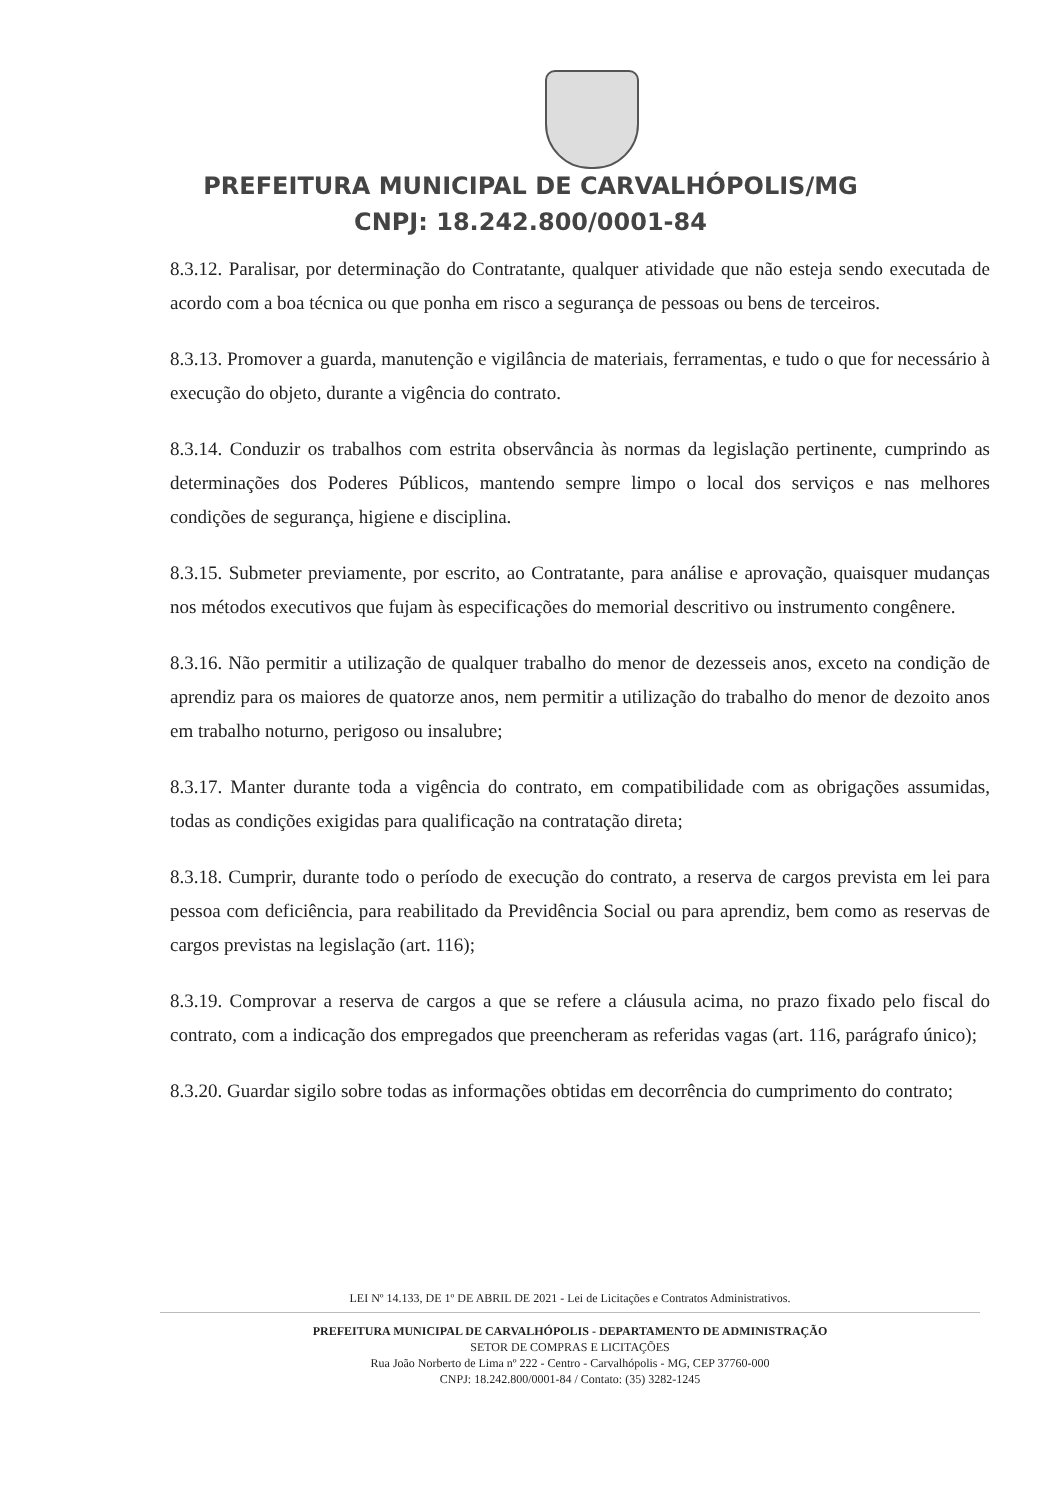PREFEITURA MUNICIPAL DE CARVALHÓPOLIS/MG
CNPJ: 18.242.800/0001-84
8.3.12. Paralisar, por determinação do Contratante, qualquer atividade que não esteja sendo executada de acordo com a boa técnica ou que ponha em risco a segurança de pessoas ou bens de terceiros.
8.3.13. Promover a guarda, manutenção e vigilância de materiais, ferramentas, e tudo o que for necessário à execução do objeto, durante a vigência do contrato.
8.3.14. Conduzir os trabalhos com estrita observância às normas da legislação pertinente, cumprindo as determinações dos Poderes Públicos, mantendo sempre limpo o local dos serviços e nas melhores condições de segurança, higiene e disciplina.
8.3.15. Submeter previamente, por escrito, ao Contratante, para análise e aprovação, quaisquer mudanças nos métodos executivos que fujam às especificações do memorial descritivo ou instrumento congênere.
8.3.16. Não permitir a utilização de qualquer trabalho do menor de dezesseis anos, exceto na condição de aprendiz para os maiores de quatorze anos, nem permitir a utilização do trabalho do menor de dezoito anos em trabalho noturno, perigoso ou insalubre;
8.3.17. Manter durante toda a vigência do contrato, em compatibilidade com as obrigações assumidas, todas as condições exigidas para qualificação na contratação direta;
8.3.18. Cumprir, durante todo o período de execução do contrato, a reserva de cargos prevista em lei para pessoa com deficiência, para reabilitado da Previdência Social ou para aprendiz, bem como as reservas de cargos previstas na legislação (art. 116);
8.3.19. Comprovar a reserva de cargos a que se refere a cláusula acima, no prazo fixado pelo fiscal do contrato, com a indicação dos empregados que preencheram as referidas vagas (art. 116, parágrafo único);
8.3.20. Guardar sigilo sobre todas as informações obtidas em decorrência do cumprimento do contrato;
LEI Nº 14.133, DE 1º DE ABRIL DE 2021 - Lei de Licitações e Contratos Administrativos.
PREFEITURA MUNICIPAL DE CARVALHÓPOLIS - DEPARTAMENTO DE ADMINISTRAÇÃO
SETOR DE COMPRAS E LICITAÇÕES
Rua João Norberto de Lima nº 222 - Centro - Carvalhópolis - MG, CEP 37760-000
CNPJ: 18.242.800/0001-84 / Contato: (35) 3282-1245